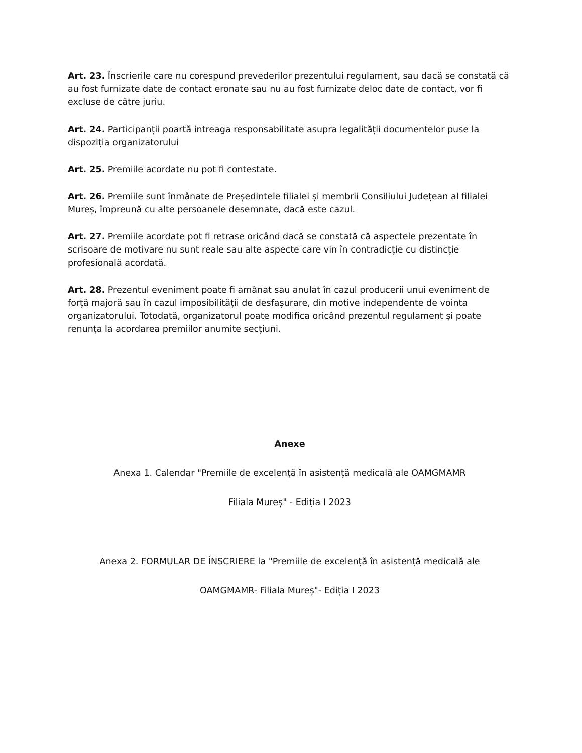Art. 23. Înscrierile care nu corespund prevederilor prezentului regulament, sau dacă se constată că au fost furnizate date de contact eronate sau nu au fost furnizate deloc date de contact, vor fi excluse de către juriu.
Art. 24. Participanții poartă intreaga responsabilitate asupra legalității documentelor puse la dispoziția organizatorului
Art. 25. Premiile acordate nu pot fi contestate.
Art. 26. Premiile sunt înmânate de Președintele filialei și membrii Consiliului Județean al filialei Mureș, împreună cu alte persoanele desemnate, dacă este cazul.
Art. 27. Premiile acordate pot fi retrase oricând dacă se constată că aspectele prezentate în scrisoare de motivare nu sunt reale sau alte aspecte care vin în contradicție cu distincție profesională acordată.
Art. 28. Prezentul eveniment poate fi amânat sau anulat în cazul producerii unui eveniment de forță majoră sau în cazul imposibilității de desfașurare, din motive independente de vointa organizatorului. Totodată, organizatorul poate modifica oricând prezentul regulament și poate renunța la acordarea premiilor anumite secțiuni.
Anexe
Anexa 1. Calendar "Premiile de excelență în asistență medicală ale OAMGMAMR
Filiala Mureș" - Ediția I 2023
Anexa 2. FORMULAR DE ÎNSCRIERE la "Premiile de excelență în asistență medicală ale
OAMGMAMR- Filiala Mureș"- Ediția I 2023